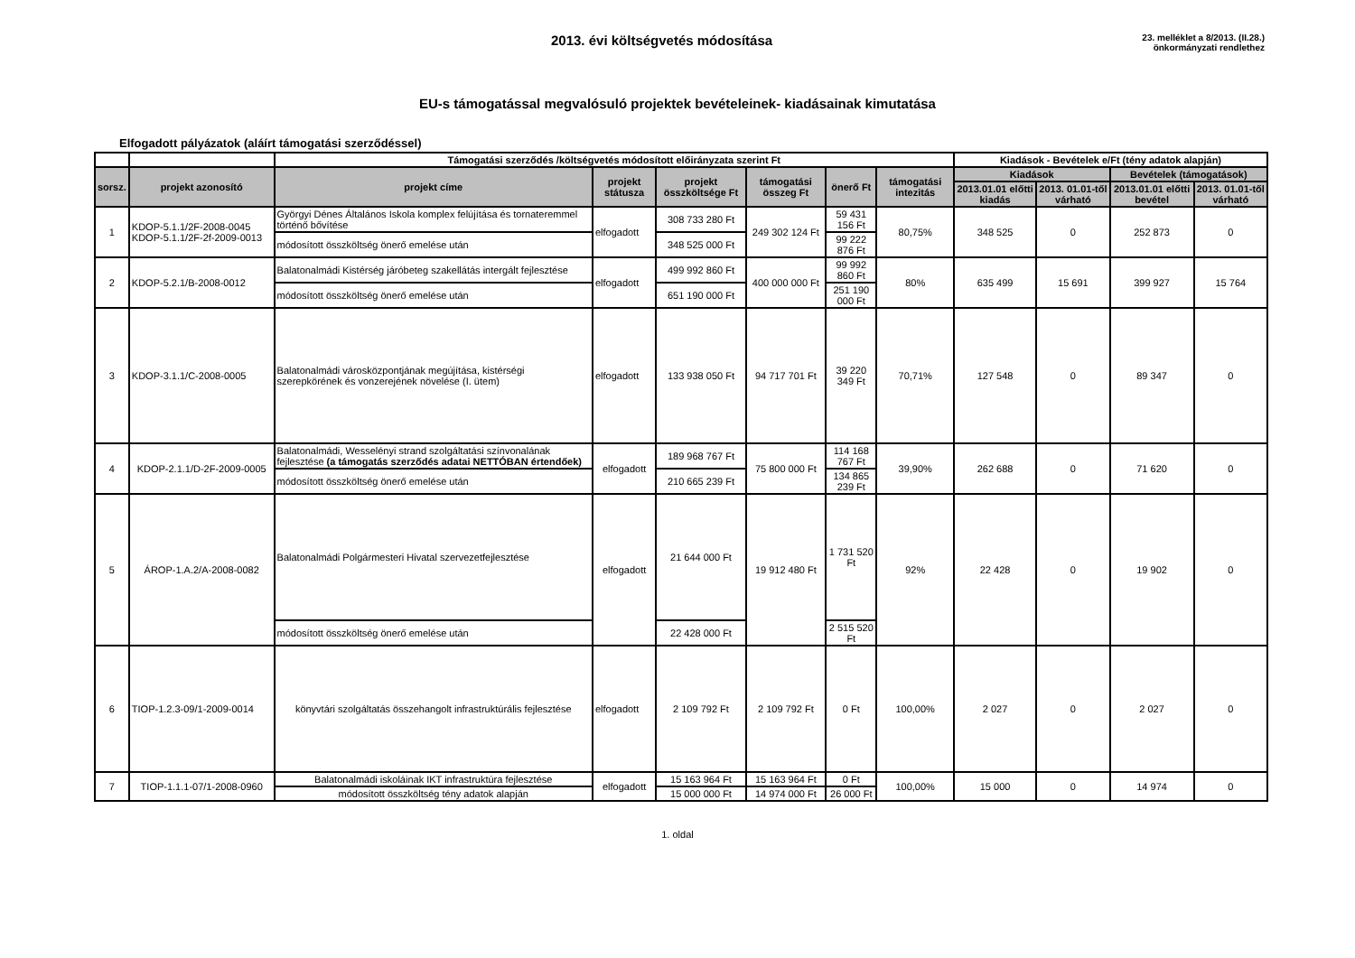2013. évi költségvetés módosítása
23. melléklet a 8/2013. (II.28.)
önkormányzati rendlethez
EU-s támogatással megvalósuló projektek bevételeinek- kiadásainak kimutatása
Elfogadott pályázatok (aláírt támogatási szerződéssel)
| | | Támogatási szerződés /költségvetés módosított előirányzata szerint Ft | | | | | | Kiadások - Bevételek e/Ft (tény adatok alapján) | | | |
| --- | --- | --- | --- | --- | --- | --- | --- | --- | --- | --- | --- |
| sorsz. | projekt azonosító | projekt címe | projekt státusza | projekt összköltsége Ft | támogatási összeg Ft | önerő Ft | támogatási intezitás | Kiadások | | Bevételek (támogatások) | |
| | | | | | | | | 2013.01.01 előtti kiadás | 2013. 01.01-től várható | 2013.01.01 előtti bevétel | 2013. 01.01-től várható |
| 1 | KDOP-5.1.1/2F-2008-0045 KDOP-5.1.1/2F-2f-2009-0013 | Györgyi Dénes Általános Iskola komplex felújítása és tornateremmel történő bővítése | elfogadott | 308 733 280 Ft | 249 302 124 Ft | 59 431 156 Ft | 80,75% | 348 525 | 0 | 252 873 | 0 |
| | | módosított összköltség önerő emelése után | | 348 525 000 Ft | | 99 222 876 Ft | | | | | |
| 2 | KDOP-5.2.1/B-2008-0012 | Balatonalmádi Kistérség járóbeteg szakellátás intergált fejlesztése | elfogadott | 499 992 860 Ft | 400 000 000 Ft | 99 992 860 Ft | 80% | 635 499 | 15 691 | 399 927 | 15 764 |
| | | módosított összköltség önerő emelése után | | 651 190 000 Ft | | 251 190 000 Ft | | | | | |
| 3 | KDOP-3.1.1/C-2008-0005 | Balatonalmádi városközpontjának megújítása, kistérségi szerepkörének és vonzerejének növelése (I. ütem) | elfogadott | 133 938 050 Ft | 94 717 701 Ft | 39 220 349 Ft | 70,71% | 127 548 | 0 | 89 347 | 0 |
| 4 | KDOP-2.1.1/D-2F-2009-0005 | Balatonalmádi, Wesselényi strand szolgáltatási színvonalának fejlesztése (a támogatás szerződés adatai NETTÓBAN értendőek) | elfogadott | 189 968 767 Ft | 75 800 000 Ft | 114 168 767 Ft | 39,90% | 262 688 | 0 | 71 620 | 0 |
| | | módosított összköltség önerő emelése után | | 210 665 239 Ft | | 134 865 239 Ft | | | | | |
| 5 | ÁROP-1.A.2/A-2008-0082 | Balatonalmádi Polgármesteri Hivatal szervezetfejlesztése | elfogadott | 21 644 000 Ft | 19 912 480 Ft | 1 731 520 Ft | 92% | 22 428 | 0 | 19 902 | 0 |
| | | módosított összköltség önerő emelése után | | 22 428 000 Ft | | 2 515 520 Ft | | | | | |
| 6 | TIOP-1.2.3-09/1-2009-0014 | könyvtári szolgáltatás összehangolt infrastruktúrális fejlesztése | elfogadott | 2 109 792 Ft | 2 109 792 Ft | 0 Ft | 100,00% | 2 027 | 0 | 2 027 | 0 |
| 7 | TIOP-1.1.1-07/1-2008-0960 | Balatonalmádi iskoláinak IKT infrastruktúra fejlesztése | elfogadott | 15 163 964 Ft | 15 163 964 Ft | 0 Ft | 100,00% | 15 000 | 0 | 14 974 | 0 |
| | | módosított összköltség tény adatok alapján | | 15 000 000 Ft | 14 974 000 Ft | 26 000 Ft | | | | | |
1. oldal